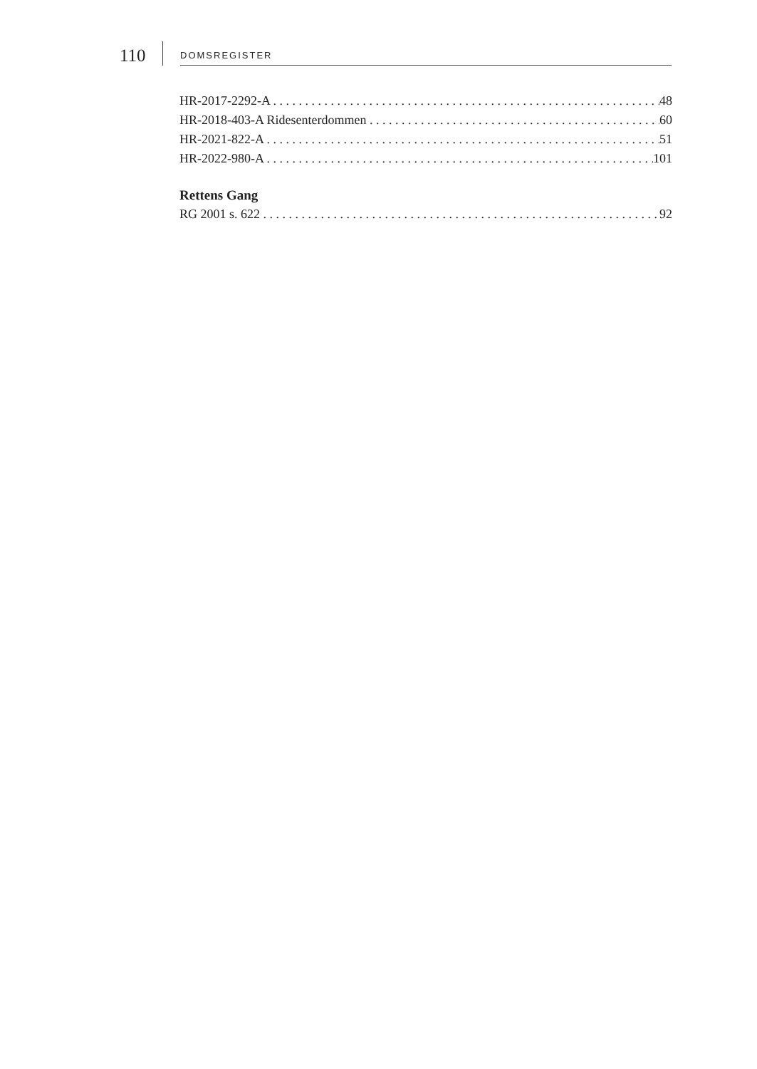110
DOMSREGISTER
HR-2017-2292-A 48
HR-2018-403-A Ridesenterdommen 60
HR-2021-822-A 51
HR-2022-980-A 101
Rettens Gang
RG 2001 s. 622 92